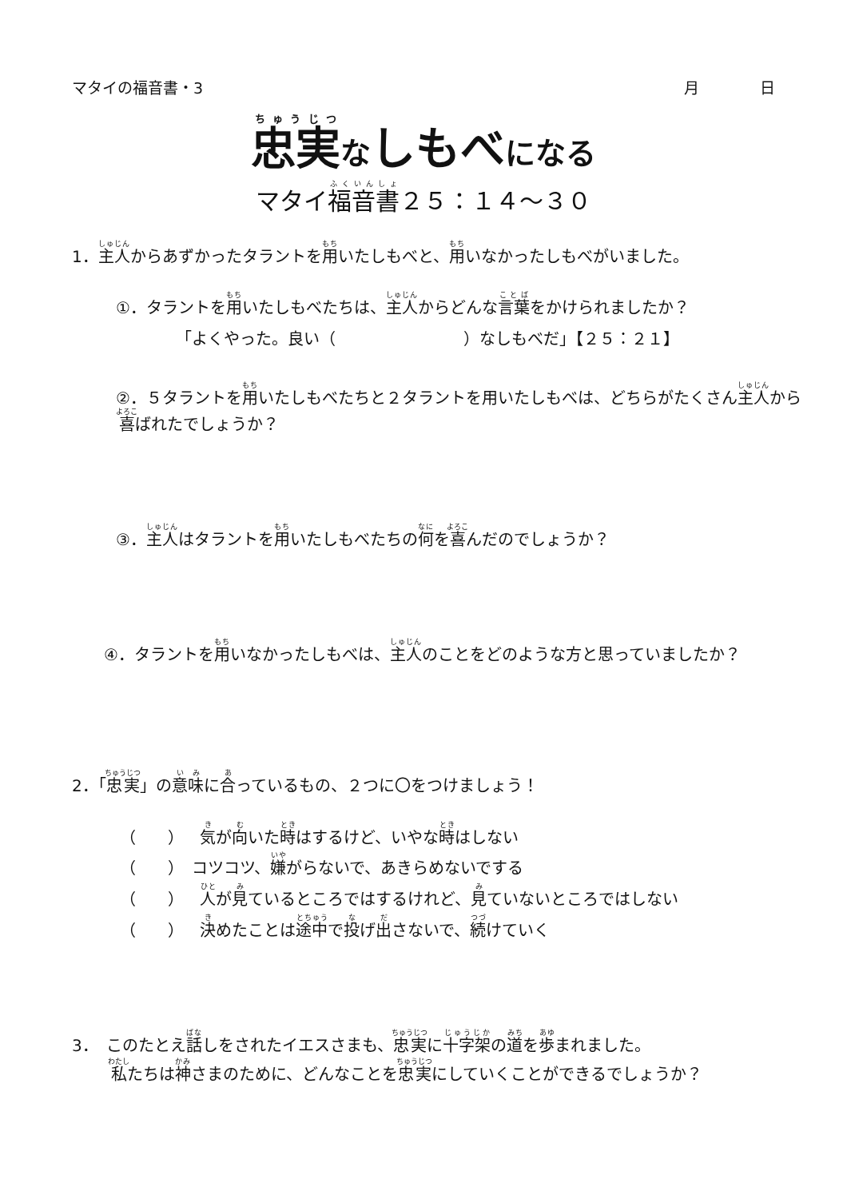マタイの福音書・3 月　　　　日
忠実なしもべになる
マタイ福音書２５：１４～３０
1．主人からあずかったタラントを用いたしもべと、用いなかったしもべがいました。
①．タラントを用いたしもべたちは、主人からどんな言葉をかけられましたか？
「よくやった。良い（　　　　　　　　）なしもべだ」【２５：２１】
②．５タラントを用いたしもべたちと２タラントを用いたしもべは、どちらがたくさん主人から喜ばれたでしょうか？
③．主人はタラントを用いたしもべたちの何を喜んだのでしょうか？
④．タラントを用いなかったしもべは、主人のことをどのような方と思っていましたか？
2．「忠実」の意味に合っているもの、２つに〇をつけましょう！
（　　）　気が向いた時はするけど、いやな時はしない
（　　）　コツコツ、嫌がらないで、あきらめないでする
（　　）　人が見ているところではするけれど、見ていないところではしない
（　　）　決めたことは途中で投げ出さないで、続けていく
3．　このたとえ話しをされたイエスさまも、忠実に十字架の道を歩まれました。
私たちは神さまのために、どんなことを忠実にしていくことができるでしょうか？